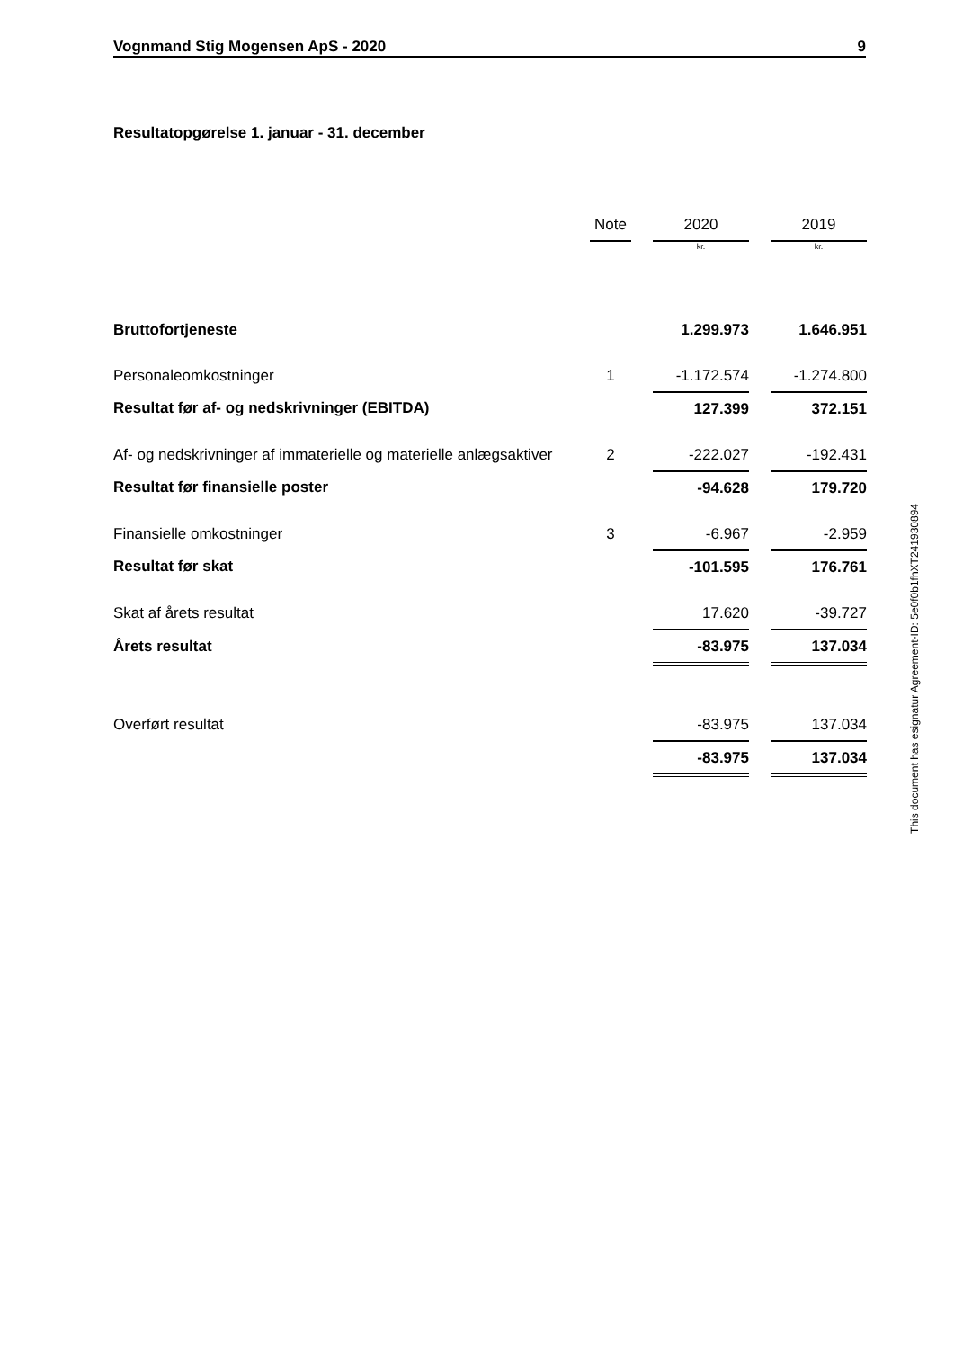Vognmand Stig Mogensen ApS - 2020 9
Resultatopgørelse 1. januar - 31. december
| | Note | | 2020 | | 2019 |
| --- | --- | --- | --- | --- | --- |
| | | | kr. | | kr. |
| Bruttofortjeneste | | | 1.299.973 | | 1.646.951 |
| Personaleomkostninger | 1 | | -1.172.574 | | -1.274.800 |
| Resultat før af- og nedskrivninger (EBITDA) | | | 127.399 | | 372.151 |
| Af- og nedskrivninger af immaterielle og materielle anlægsaktiver | 2 | | -222.027 | | -192.431 |
| Resultat før finansielle poster | | | -94.628 | | 179.720 |
| Finansielle omkostninger | 3 | | -6.967 | | -2.959 |
| Resultat før skat | | | -101.595 | | 176.761 |
| Skat af årets resultat | | | 17.620 | | -39.727 |
| Årets resultat | | | -83.975 | | 137.034 |
| Overført resultat | | | -83.975 | | 137.034 |
| | | | -83.975 | | 137.034 |
This document has esignatur Agreement-ID: 5e0f0b1fhXT241930894